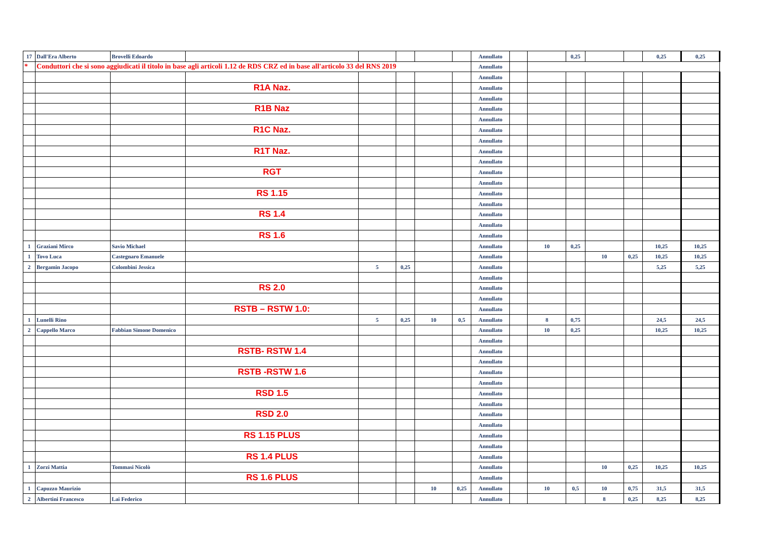| 17 | Dall'Era Alberto | Brovelli Edoardo | | | | | | Annullato | | | 0,25 | | | 0,25 | 0,25 |
| * | Conduttori che si sono aggiudicati il titolo in base agli articoli 1.12 de RDS CRZ ed in base all'articolo 33 del RNS 2019 | | | | | | | Annullato | | | | | | | |
| | | | | | | | | Annullato | | | | | | | |
| | | | R1A Naz. | | | | | Annullato | | | | | | | |
| | | | | | | | | Annullato | | | | | | | |
| | | | R1B Naz | | | | | Annullato | | | | | | | |
| | | | | | | | | Annullato | | | | | | | |
| | | | R1C Naz. | | | | | Annullato | | | | | | | |
| | | | | | | | | Annullato | | | | | | | |
| | | | R1T Naz. | | | | | Annullato | | | | | | | |
| | | | | | | | | Annullato | | | | | | | |
| | | | RGT | | | | | Annullato | | | | | | | |
| | | | | | | | | Annullato | | | | | | | |
| | | | RS 1.15 | | | | | Annullato | | | | | | | |
| | | | | | | | | Annullato | | | | | | | |
| | | | RS 1.4 | | | | | Annullato | | | | | | | |
| | | | | | | | | Annullato | | | | | | | |
| | | | RS 1.6 | | | | | Annullato | | | | | | | |
| 1 | Graziani Mirco | Savio Michael | | | | | | Annullato | | 10 | 0,25 | | | 10,25 | 10,25 |
| 1 | Tovo Luca | Castegnaro Emanuele | | | | | | Annullato | | | | 10 | 0,25 | 10,25 | 10,25 |
| 2 | Bergamin Jacopo | Colombini Jessica | | 5 | 0,25 | | | Annullato | | | | | | 5,25 | 5,25 |
| | | | | | | | | Annullato | | | | | | | |
| | | | RS 2.0 | | | | | Annullato | | | | | | | |
| | | | | | | | | Annullato | | | | | | | |
| | | | RSTB – RSTW 1.0: | | | | | Annullato | | | | | | | |
| 1 | Lunelli Rino | | | 5 | 0,25 | 10 | 0,5 | Annullato | | 8 | 0,75 | | | 24,5 | 24,5 |
| 2 | Cappello Marco | Fabbian Simone Domenico | | | | | | Annullato | | 10 | 0,25 | | | 10,25 | 10,25 |
| | | | | | | | | Annullato | | | | | | | |
| | | | RSTB- RSTW 1.4 | | | | | Annullato | | | | | | | |
| | | | | | | | | Annullato | | | | | | | |
| | | | RSTB -RSTW 1.6 | | | | | Annullato | | | | | | | |
| | | | | | | | | Annullato | | | | | | | |
| | | | RSD 1.5 | | | | | Annullato | | | | | | | |
| | | | | | | | | Annullato | | | | | | | |
| | | | RSD 2.0 | | | | | Annullato | | | | | | | |
| | | | | | | | | Annullato | | | | | | | |
| | | | RS 1.15 PLUS | | | | | Annullato | | | | | | | |
| | | | | | | | | Annullato | | | | | | | |
| | | | RS 1.4 PLUS | | | | | Annullato | | | | | | | |
| 1 | Zorzi Mattia | Tommasi Nicolò | | | | | | Annullato | | | | 10 | 0,25 | 10,25 | 10,25 |
| | | | RS 1.6 PLUS | | | | | Annullato | | | | | | | |
| 1 | Capuzzo Maurizio | | | | | 10 | 0,25 | Annullato | | 10 | 0,5 | 10 | 0,75 | 31,5 | 31,5 |
| 2 | Albertini Francesco | Lai Federico | | | | | | Annullato | | | | 8 | 0,25 | 8,25 | 8,25 |